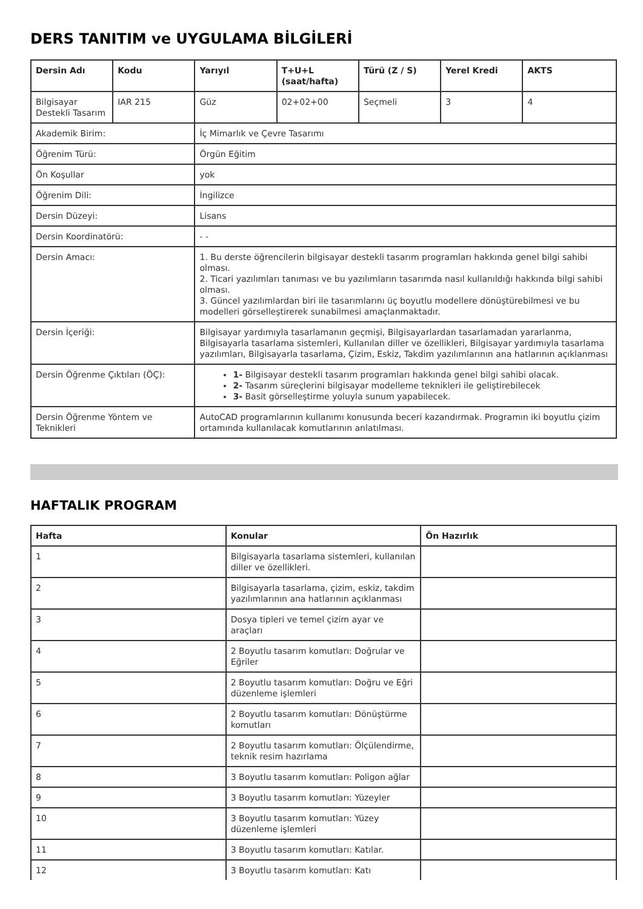DERS TANITIM ve UYGULAMA BİLGİLERİ
| Dersin Adı | Kodu | Yarıyıl | T+U+L (saat/hafta) | Türü (Z / S) | Yerel Kredi | AKTS |
| --- | --- | --- | --- | --- | --- | --- |
| Bilgisayar Destekli Tasarım | IAR 215 | Güz | 02+02+00 | Seçmeli | 3 | 4 |
| Akademik Birim: | | İç Mimarlık ve Çevre Tasarımı | | | | |
| Öğrenim Türü: | | Örgün Eğitim | | | | |
| Ön Koşullar | | yok | | | | |
| Öğrenim Dili: | | İngilizce | | | | |
| Dersin Düzeyi: | | Lisans | | | | |
| Dersin Koordinatörü: | | - - | | | | |
| Dersin Amacı: | | 1. Bu derste öğrencilerin bilgisayar destekli tasarım programları hakkında genel bilgi sahibi olması. 2. Ticari yazılımları tanıması ve bu yazılımların tasarımda nasıl kullanıldığı hakkında bilgi sahibi olması. 3. Güncel yazılımlardan biri ile tasarımlarını üç boyutlu modellere dönüştürebilmesi ve bu modelleri görselleştirerek sunabilmesi amaçlanmaktadır. | | | | |
| Dersin İçeriği: | | Bilgisayar yardımıyla tasarlamanın geçmişi, Bilgisayarlardan tasarlamadan yararlanma, Bilgisayarla tasarlama sistemleri, Kullanılan diller ve özellikleri, Bilgisayar yardımıyla tasarlama yazılımları, Bilgisayarla tasarlama, Çizim, Eskiz, Takdim yazılımlarının ana hatlarının açıklanması | | | | |
| Dersin Öğrenme Çıktıları (ÖÇ): | | 1- Bilgisayar destekli tasarım programları hakkında genel bilgi sahibi olacak. 2- Tasarım süreçlerini bilgisayar modelleme teknikleri ile geliştirebilecek 3- Basit görselleştirme yoluyla sunum yapabilecek. | | | | |
| Dersin Öğrenme Yöntem ve Teknikleri | | AutoCAD programlarının kullanımı konusunda beceri kazandırmak. Programın iki boyutlu çizim ortamında kullanılacak komutlarının anlatılması. | | | | |
HAFTALIK PROGRAM
| Hafta | Konular | Ön Hazırlık |
| --- | --- | --- |
| 1 | Bilgisayarla tasarlama sistemleri, kullanılan diller ve özellikleri. | |
| 2 | Bilgisayarla tasarlama, çizim, eskiz, takdim yazılımlarının ana hatlarının açıklanması | |
| 3 | Dosya tipleri ve temel çizim ayar ve araçları | |
| 4 | 2 Boyutlu tasarım komutları: Doğrular ve Eğriler | |
| 5 | 2 Boyutlu tasarım komutları: Doğru ve Eğri düzenleme işlemleri | |
| 6 | 2 Boyutlu tasarım komutları: Dönüştürme komutları | |
| 7 | 2 Boyutlu tasarım komutları: Ölçülendirme, teknik resim hazırlama | |
| 8 | 3 Boyutlu tasarım komutları: Poligon ağlar | |
| 9 | 3 Boyutlu tasarım komutları: Yüzeyler | |
| 10 | 3 Boyutlu tasarım komutları: Yüzey düzenleme işlemleri | |
| 11 | 3 Boyutlu tasarım komutları: Katılar. | |
| 12 | 3 Boyutlu tasarım komutları: Katı | |